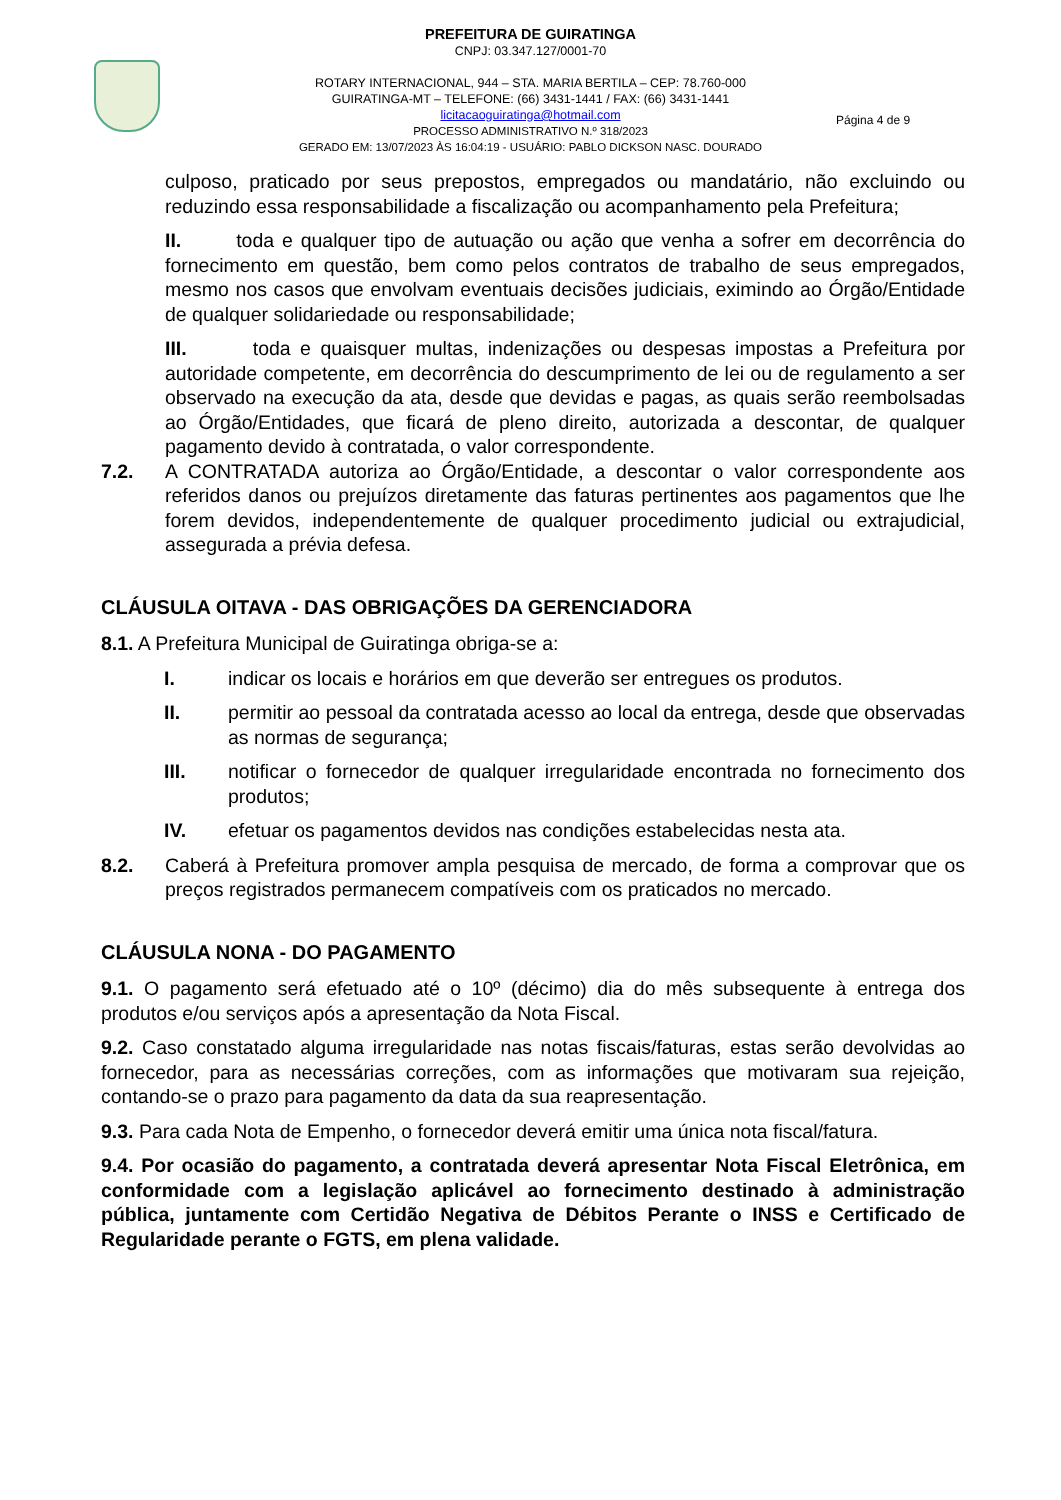PREFEITURA DE GUIRATINGA
CNPJ: 03.347.127/0001-70
ROTARY INTERNACIONAL, 944 – STA. MARIA BERTILA – CEP: 78.760-000
GUIRATINGA-MT – TELEFONE: (66) 3431-1441 / FAX: (66) 3431-1441
licitacaoguiratinga@hotmail.com
PROCESSO ADMINISTRATIVO N.º 318/2023
GERADO EM: 13/07/2023 ÀS 16:04:19 - USUÁRIO: PABLO DICKSON NASC. DOURADO
Página 4 de 9
culposo, praticado por seus prepostos, empregados ou mandatário, não excluindo ou reduzindo essa responsabilidade a fiscalização ou acompanhamento pela Prefeitura;
II. toda e qualquer tipo de autuação ou ação que venha a sofrer em decorrência do fornecimento em questão, bem como pelos contratos de trabalho de seus empregados, mesmo nos casos que envolvam eventuais decisões judiciais, eximindo ao Órgão/Entidade de qualquer solidariedade ou responsabilidade;
III. toda e quaisquer multas, indenizações ou despesas impostas a Prefeitura por autoridade competente, em decorrência do descumprimento de lei ou de regulamento a ser observado na execução da ata, desde que devidas e pagas, as quais serão reembolsadas ao Órgão/Entidades, que ficará de pleno direito, autorizada a descontar, de qualquer pagamento devido à contratada, o valor correspondente.
7.2. A CONTRATADA autoriza ao Órgão/Entidade, a descontar o valor correspondente aos referidos danos ou prejuízos diretamente das faturas pertinentes aos pagamentos que lhe forem devidos, independentemente de qualquer procedimento judicial ou extrajudicial, assegurada a prévia defesa.
CLÁUSULA OITAVA - DAS OBRIGAÇÕES DA GERENCIADORA
8.1. A Prefeitura Municipal de Guiratinga obriga-se a:
I. indicar os locais e horários em que deverão ser entregues os produtos.
II. permitir ao pessoal da contratada acesso ao local da entrega, desde que observadas as normas de segurança;
III. notificar o fornecedor de qualquer irregularidade encontrada no fornecimento dos produtos;
IV. efetuar os pagamentos devidos nas condições estabelecidas nesta ata.
8.2. Caberá à Prefeitura promover ampla pesquisa de mercado, de forma a comprovar que os preços registrados permanecem compatíveis com os praticados no mercado.
CLÁUSULA NONA - DO PAGAMENTO
9.1. O pagamento será efetuado até o 10º (décimo) dia do mês subsequente à entrega dos produtos e/ou serviços após a apresentação da Nota Fiscal.
9.2. Caso constatado alguma irregularidade nas notas fiscais/faturas, estas serão devolvidas ao fornecedor, para as necessárias correções, com as informações que motivaram sua rejeição, contando-se o prazo para pagamento da data da sua reapresentação.
9.3. Para cada Nota de Empenho, o fornecedor deverá emitir uma única nota fiscal/fatura.
9.4. Por ocasião do pagamento, a contratada deverá apresentar Nota Fiscal Eletrônica, em conformidade com a legislação aplicável ao fornecimento destinado à administração pública, juntamente com Certidão Negativa de Débitos Perante o INSS e Certificado de Regularidade perante o FGTS, em plena validade.